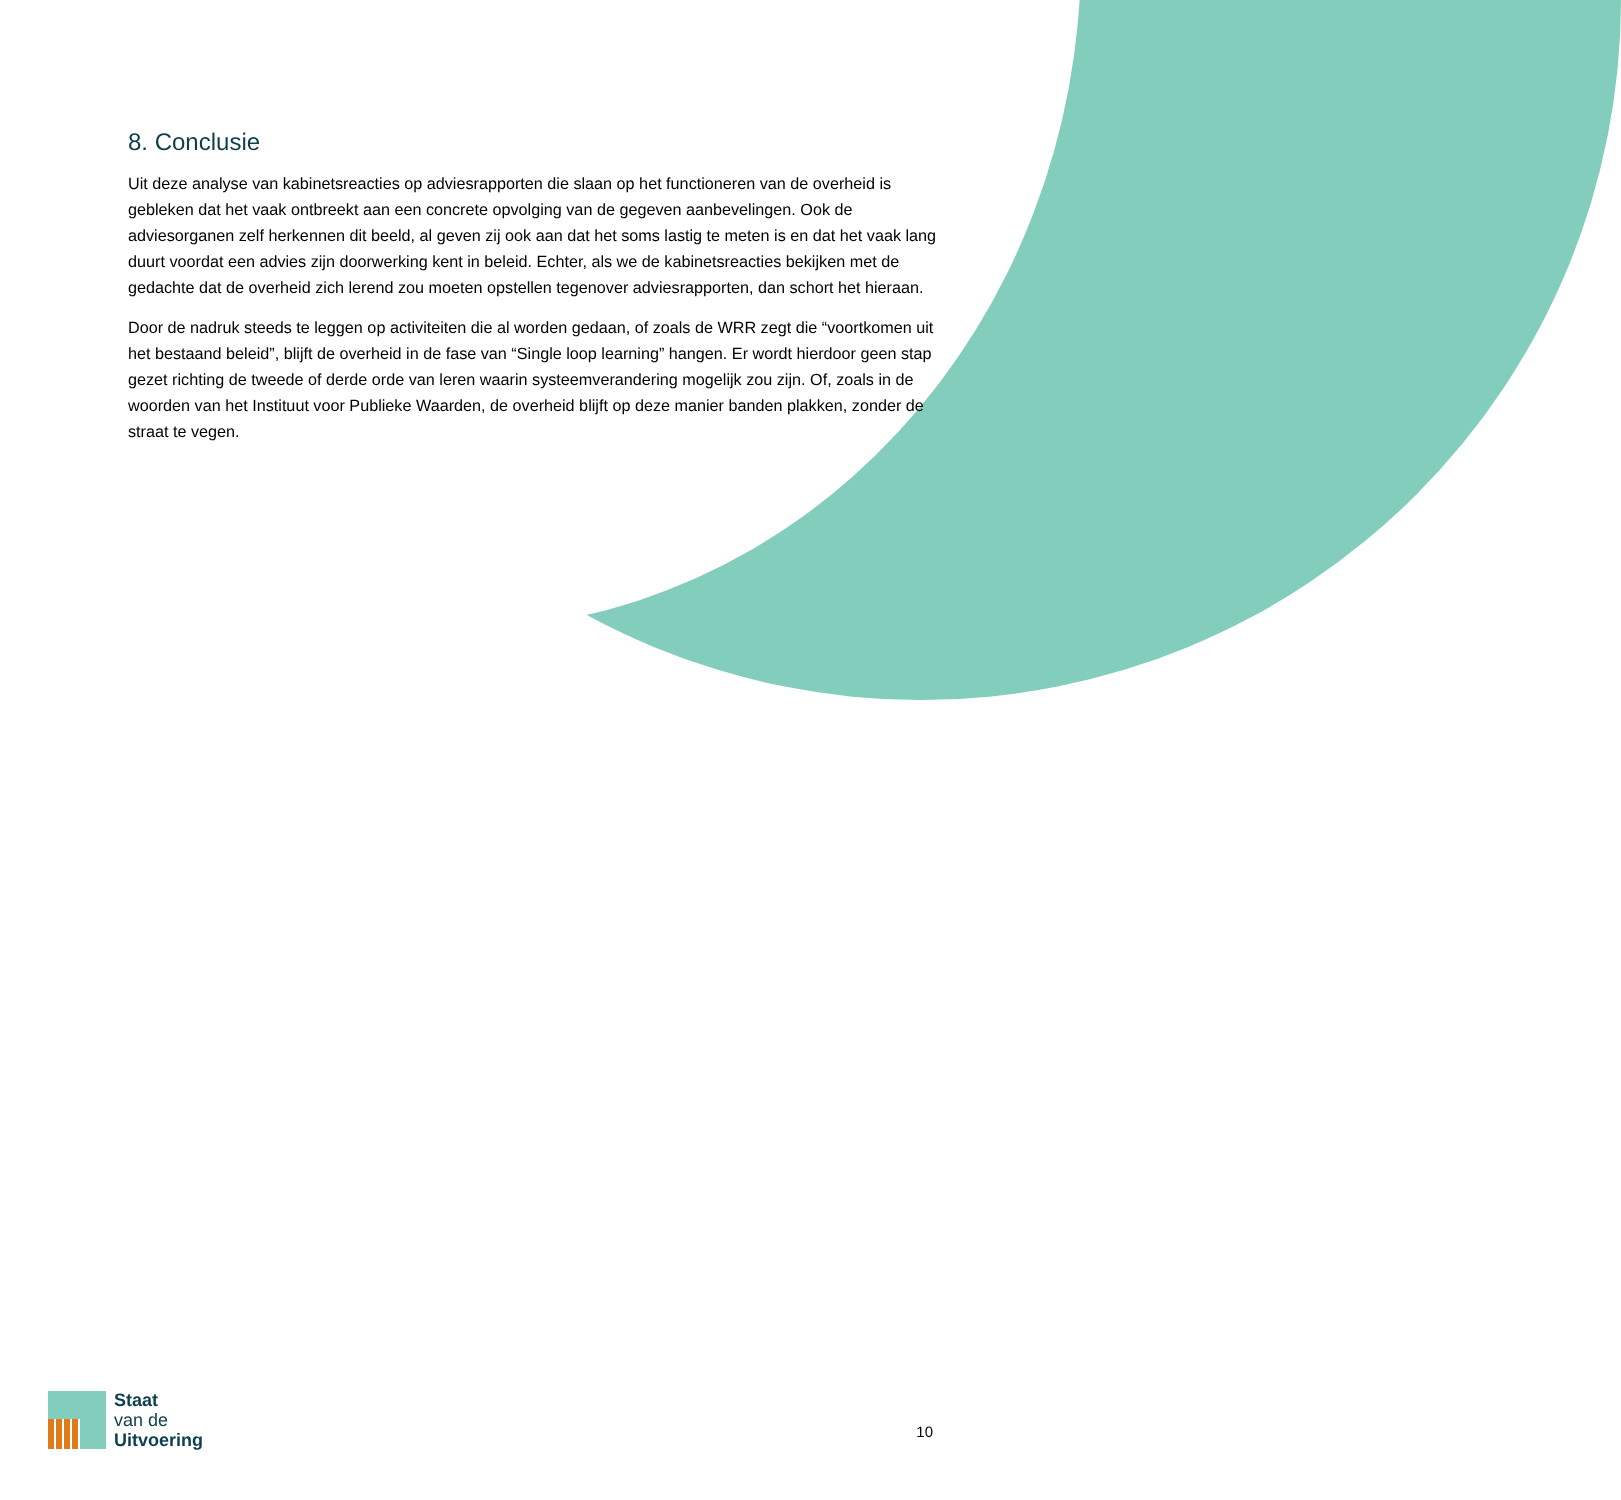8. Conclusie
Uit deze analyse van kabinetsreacties op adviesrapporten die slaan op het functioneren van de overheid is gebleken dat het vaak ontbreekt aan een concrete opvolging van de gegeven aanbevelingen. Ook de adviesorganen zelf herkennen dit beeld, al geven zij ook aan dat het soms lastig te meten is en dat het vaak lang duurt voordat een advies zijn doorwerking kent in beleid. Echter, als we de kabinetsreacties bekijken met de gedachte dat de overheid zich lerend zou moeten opstellen tegenover adviesrapporten, dan schort het hieraan.
Door de nadruk steeds te leggen op activiteiten die al worden gedaan, of zoals de WRR zegt die “voortkomen uit het bestaand beleid”, blijft de overheid in de fase van “Single loop learning” hangen. Er wordt hierdoor geen stap gezet richting de tweede of derde orde van leren waarin systeemverandering mogelijk zou zijn. Of, zoals in de woorden van het Instituut voor Publieke Waarden, de overheid blijft op deze manier banden plakken, zonder de straat te vegen.
Staat
van de
Uitvoering
10